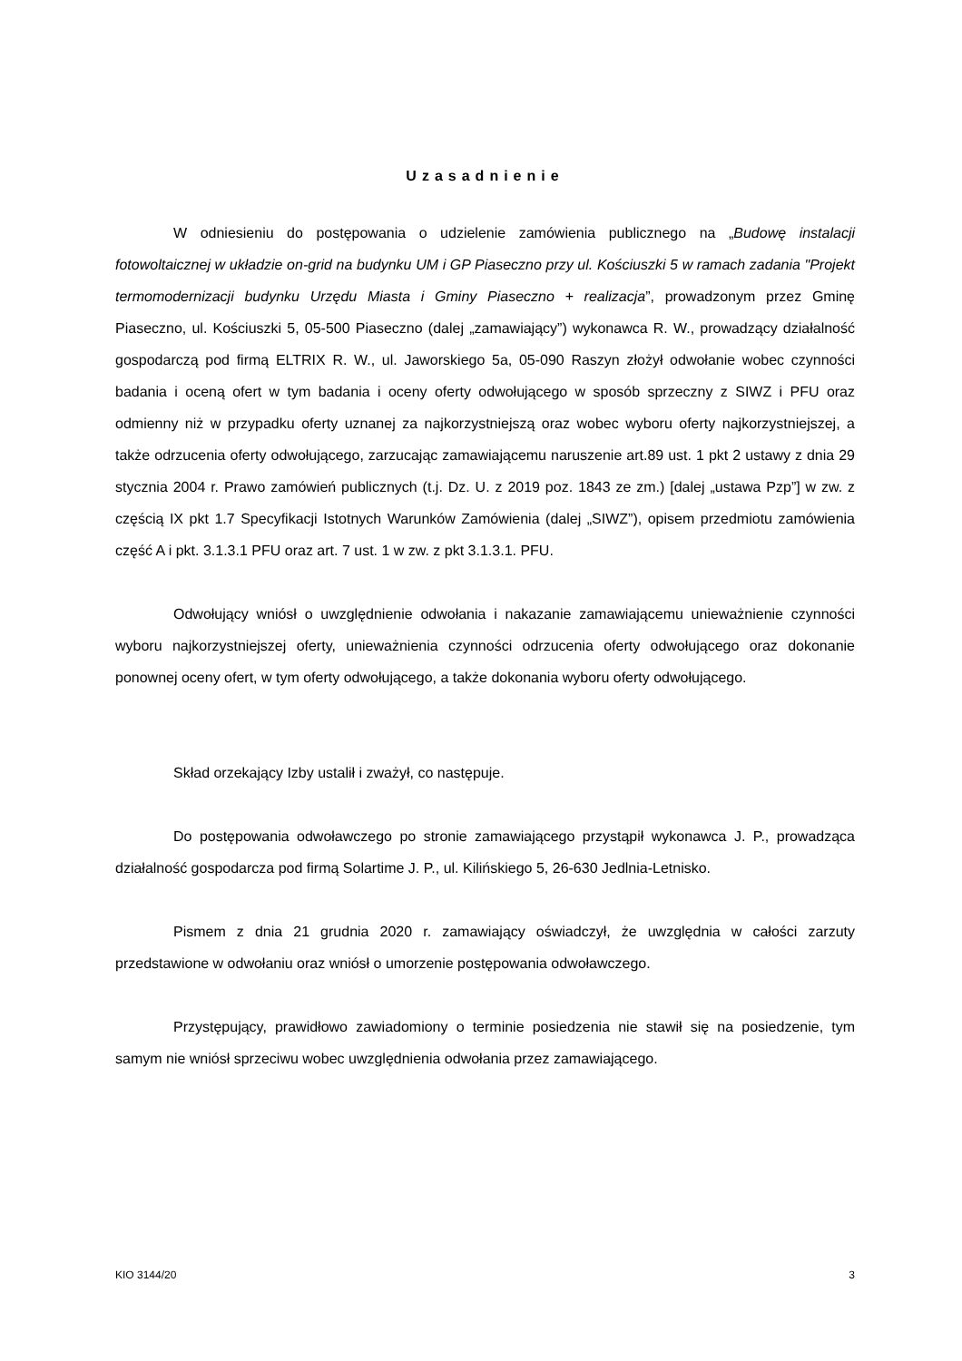Uzasadnienie
W odniesieniu do postępowania o udzielenie zamówienia publicznego na „Budowę instalacji fotowoltaicznej w układzie on-grid na budynku UM i GP Piaseczno przy ul. Kościuszki 5 w ramach zadania "Projekt termomodernizacji budynku Urzędu Miasta i Gminy Piaseczno + realizacja”, prowadzonym przez Gminę Piaseczno, ul. Kościuszki 5, 05-500 Piaseczno (dalej „zamawiający”) wykonawca R. W., prowadzący działalność gospodarczą pod firmą ELTRIX R. W., ul. Jaworskiego 5a, 05-090 Raszyn złożył odwołanie wobec czynności badania i oceną ofert w tym badania i oceny oferty odwołującego w sposób sprzeczny z SIWZ i PFU oraz odmienny niż w przypadku oferty uznanej za najkorzystniejszą oraz wobec wyboru oferty najkorzystniejszej, a także odrzucenia oferty odwołującego, zarzucając zamawiającemu naruszenie art.89 ust. 1 pkt 2 ustawy z dnia 29 stycznia 2004 r. Prawo zamówień publicznych (t.j. Dz. U. z 2019 poz. 1843 ze zm.) [dalej „ustawa Pzp”] w zw. z częścią IX pkt 1.7 Specyfikacji Istotnych Warunków Zamówienia (dalej „SIWZ”), opisem przedmiotu zamówienia część A i pkt. 3.1.3.1 PFU oraz art. 7 ust. 1 w zw. z pkt 3.1.3.1. PFU.
Odwołujący wniósł o uwzględnienie odwołania i nakazanie zamawiającemu unieważnienie czynności wyboru najkorzystniejszej oferty, unieważnienia czynności odrzucenia oferty odwołującego oraz dokonanie ponownej oceny ofert, w tym oferty odwołującego, a także dokonania wyboru oferty odwołującego.
Skład orzekający Izby ustalił i zważył, co następuje.
Do postępowania odwoławczego po stronie zamawiającego przystąpił wykonawca J. P., prowadząca działalność gospodarcza pod firmą Solartime J. P., ul. Kilińskiego 5, 26-630 Jedlnia-Letnisko.
Pismem z dnia 21 grudnia 2020 r. zamawiający oświadczył, że uwzględnia w całości zarzuty przedstawione w odwołaniu oraz wniósł o umorzenie postępowania odwoławczego.
Przystępujący, prawidłowo zawiadomiony o terminie posiedzenia nie stawił się na posiedzenie, tym samym nie wniósł sprzeciwu wobec uwzględnienia odwołania przez zamawiającego.
KIO 3144/20 3